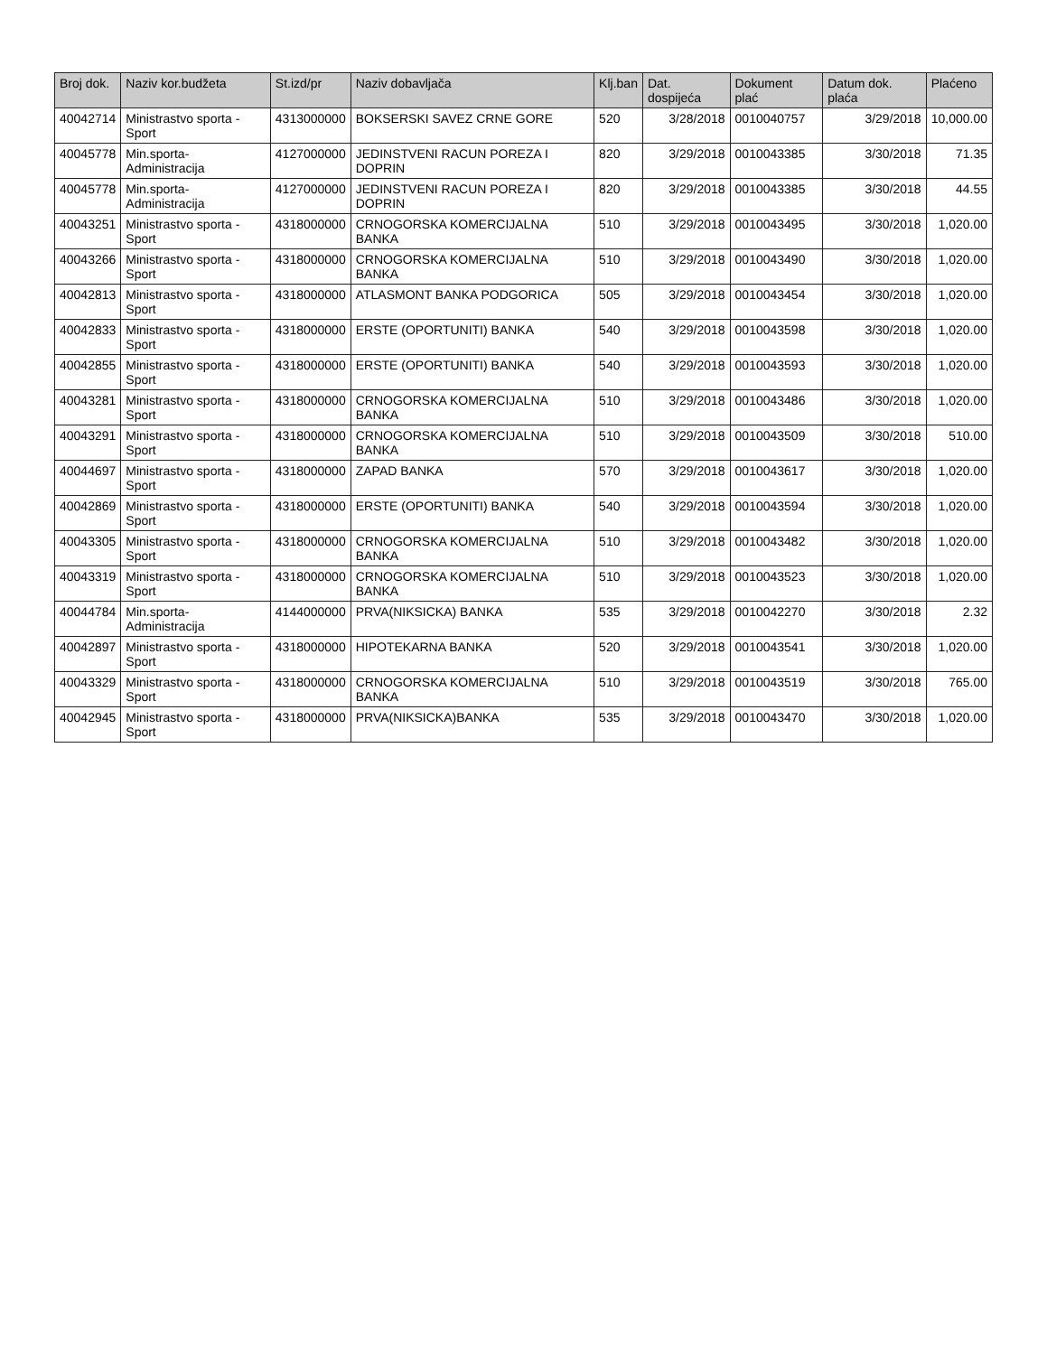| Broj dok. | Naziv kor.budžeta | St.izd/pr | Naziv dobavljača | Klj.ban | Dat. dospijeća | Dokument plać | Datum dok. plaća | Plaćeno |
| --- | --- | --- | --- | --- | --- | --- | --- | --- |
| 40042714 | Ministrastvo sporta - Sport | 4313000000 | BOKSERSKI SAVEZ CRNE GORE | 520 | 3/28/2018 | 0010040757 | 3/29/2018 | 10,000.00 |
| 40045778 | Min.sporta-Administracija | 4127000000 | JEDINSTVENI RACUN POREZA I DOPRIN | 820 | 3/29/2018 | 0010043385 | 3/30/2018 | 71.35 |
| 40045778 | Min.sporta-Administracija | 4127000000 | JEDINSTVENI RACUN POREZA I DOPRIN | 820 | 3/29/2018 | 0010043385 | 3/30/2018 | 44.55 |
| 40043251 | Ministrastvo sporta - Sport | 4318000000 | CRNOGORSKA KOMERCIJALNA BANKA | 510 | 3/29/2018 | 0010043495 | 3/30/2018 | 1,020.00 |
| 40043266 | Ministrastvo sporta - Sport | 4318000000 | CRNOGORSKA KOMERCIJALNA BANKA | 510 | 3/29/2018 | 0010043490 | 3/30/2018 | 1,020.00 |
| 40042813 | Ministrastvo sporta - Sport | 4318000000 | ATLASMONT BANKA PODGORICA | 505 | 3/29/2018 | 0010043454 | 3/30/2018 | 1,020.00 |
| 40042833 | Ministrastvo sporta - Sport | 4318000000 | ERSTE (OPORTUNITI) BANKA | 540 | 3/29/2018 | 0010043598 | 3/30/2018 | 1,020.00 |
| 40042855 | Ministrastvo sporta - Sport | 4318000000 | ERSTE (OPORTUNITI) BANKA | 540 | 3/29/2018 | 0010043593 | 3/30/2018 | 1,020.00 |
| 40043281 | Ministrastvo sporta - Sport | 4318000000 | CRNOGORSKA KOMERCIJALNA BANKA | 510 | 3/29/2018 | 0010043486 | 3/30/2018 | 1,020.00 |
| 40043291 | Ministrastvo sporta - Sport | 4318000000 | CRNOGORSKA KOMERCIJALNA BANKA | 510 | 3/29/2018 | 0010043509 | 3/30/2018 | 510.00 |
| 40044697 | Ministrastvo sporta - Sport | 4318000000 | ZAPAD BANKA | 570 | 3/29/2018 | 0010043617 | 3/30/2018 | 1,020.00 |
| 40042869 | Ministrastvo sporta - Sport | 4318000000 | ERSTE (OPORTUNITI) BANKA | 540 | 3/29/2018 | 0010043594 | 3/30/2018 | 1,020.00 |
| 40043305 | Ministrastvo sporta - Sport | 4318000000 | CRNOGORSKA KOMERCIJALNA BANKA | 510 | 3/29/2018 | 0010043482 | 3/30/2018 | 1,020.00 |
| 40043319 | Ministrastvo sporta - Sport | 4318000000 | CRNOGORSKA KOMERCIJALNA BANKA | 510 | 3/29/2018 | 0010043523 | 3/30/2018 | 1,020.00 |
| 40044784 | Min.sporta-Administracija | 4144000000 | PRVA(NIKSICKA) BANKA | 535 | 3/29/2018 | 0010042270 | 3/30/2018 | 2.32 |
| 40042897 | Ministrastvo sporta - Sport | 4318000000 | HIPOTEKARNA BANKA | 520 | 3/29/2018 | 0010043541 | 3/30/2018 | 1,020.00 |
| 40043329 | Ministrastvo sporta - Sport | 4318000000 | CRNOGORSKA KOMERCIJALNA BANKA | 510 | 3/29/2018 | 0010043519 | 3/30/2018 | 765.00 |
| 40042945 | Ministrastvo sporta - Sport | 4318000000 | PRVA(NIKSICKA)BANKA | 535 | 3/29/2018 | 0010043470 | 3/30/2018 | 1,020.00 |